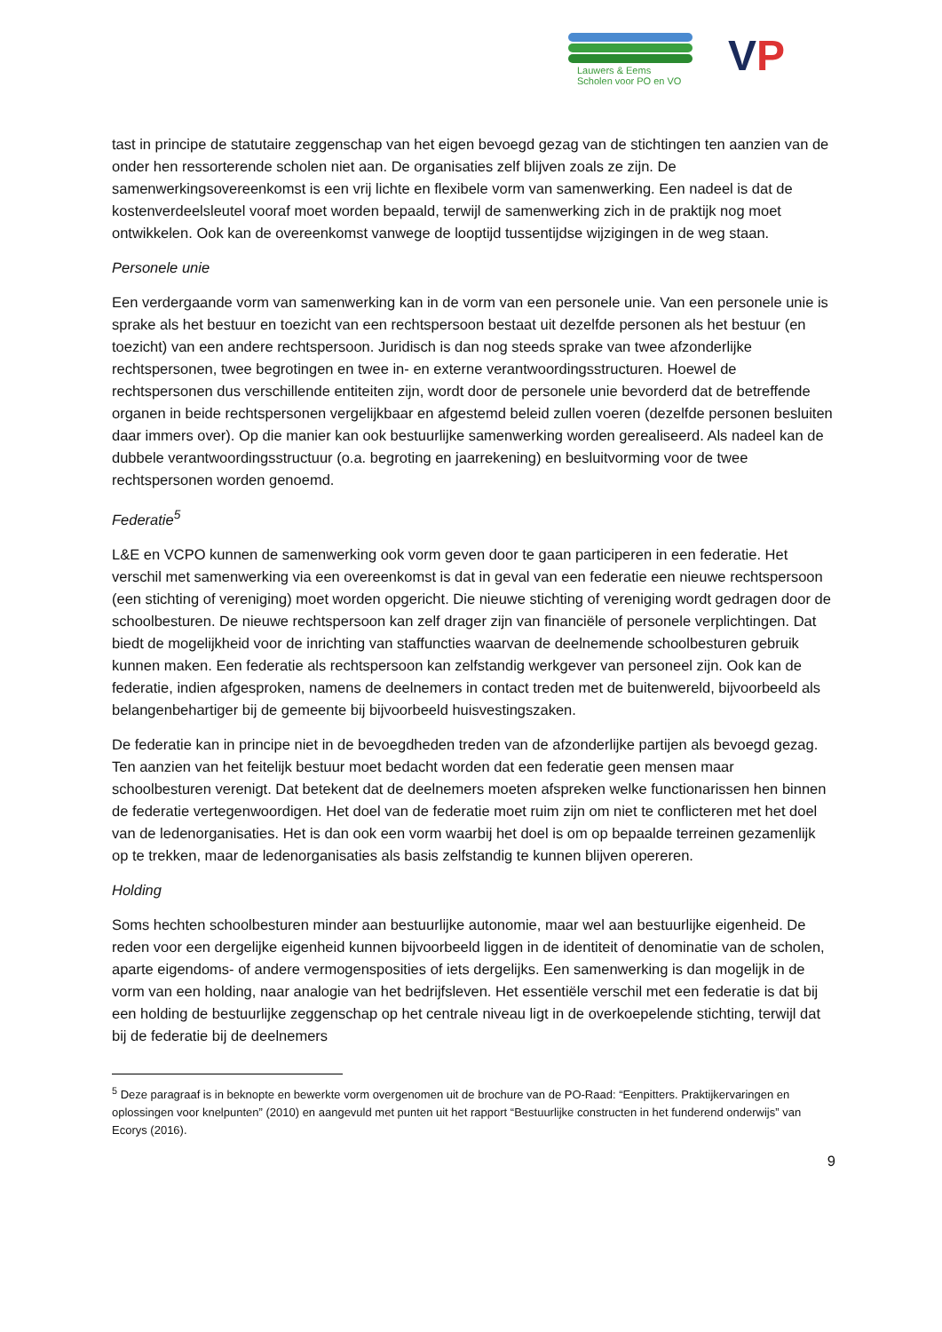Lauwers & Eems
Scholen voor PO en VO
VP
tast in principe de statutaire zeggenschap van het eigen bevoegd gezag van de stichtingen ten aanzien van de onder hen ressorterende scholen niet aan. De organisaties zelf blijven zoals ze zijn. De samenwerkingsovereenkomst is een vrij lichte en flexibele vorm van samenwerking. Een nadeel is dat de kostenverdeelsleutel vooraf moet worden bepaald, terwijl de samenwerking zich in de praktijk nog moet ontwikkelen. Ook kan de overeenkomst vanwege de looptijd tussentijdse wijzigingen in de weg staan.
Personele unie
Een verdergaande vorm van samenwerking kan in de vorm van een personele unie. Van een personele unie is sprake als het bestuur en toezicht van een rechtspersoon bestaat uit dezelfde personen als het bestuur (en toezicht) van een andere rechtspersoon. Juridisch is dan nog steeds sprake van twee afzonderlijke rechtspersonen, twee begrotingen en twee in- en externe verantwoordingsstructuren. Hoewel de rechtspersonen dus verschillende entiteiten zijn, wordt door de personele unie bevorderd dat de betreffende organen in beide rechtspersonen vergelijkbaar en afgestemd beleid zullen voeren (dezelfde personen besluiten daar immers over). Op die manier kan ook bestuurlijke samenwerking worden gerealiseerd. Als nadeel kan de dubbele verantwoordingsstructuur (o.a. begroting en jaarrekening) en besluitvorming voor de twee rechtspersonen worden genoemd.
Federatie<sup>5</sup>
L&E en VCPO kunnen de samenwerking ook vorm geven door te gaan participeren in een federatie. Het verschil met samenwerking via een overeenkomst is dat in geval van een federatie een nieuwe rechtspersoon (een stichting of vereniging) moet worden opgericht. Die nieuwe stichting of vereniging wordt gedragen door de schoolbesturen. De nieuwe rechtspersoon kan zelf drager zijn van financiële of personele verplichtingen. Dat biedt de mogelijkheid voor de inrichting van staffuncties waarvan de deelnemende schoolbesturen gebruik kunnen maken. Een federatie als rechtspersoon kan zelfstandig werkgever van personeel zijn. Ook kan de federatie, indien afgesproken, namens de deelnemers in contact treden met de buitenwereld, bijvoorbeeld als belangenbehartiger bij de gemeente bij bijvoorbeeld huisvestingszaken.
De federatie kan in principe niet in de bevoegdheden treden van de afzonderlijke partijen als bevoegd gezag. Ten aanzien van het feitelijk bestuur moet bedacht worden dat een federatie geen mensen maar schoolbesturen verenigt. Dat betekent dat de deelnemers moeten afspreken welke functionarissen hen binnen de federatie vertegenwoordigen. Het doel van de federatie moet ruim zijn om niet te conflicteren met het doel van de ledenorganisaties. Het is dan ook een vorm waarbij het doel is om op bepaalde terreinen gezamenlijk op te trekken, maar de ledenorganisaties als basis zelfstandig te kunnen blijven opereren.
Holding
Soms hechten schoolbesturen minder aan bestuurlijke autonomie, maar wel aan bestuurlijke eigenheid. De reden voor een dergelijke eigenheid kunnen bijvoorbeeld liggen in de identiteit of denominatie van de scholen, aparte eigendoms- of andere vermogensposities of iets dergelijks. Een samenwerking is dan mogelijk in de vorm van een holding, naar analogie van het bedrijfsleven. Het essentiële verschil met een federatie is dat bij een holding de bestuurlijke zeggenschap op het centrale niveau ligt in de overkoepelende stichting, terwijl dat bij de federatie bij de deelnemers
<sup>5</sup> Deze paragraaf is in beknopte en bewerkte vorm overgenomen uit de brochure van de PO-Raad: “Eenpitters. Praktijkervaringen en oplossingen voor knelpunten” (2010) en aangevuld met punten uit het rapport “Bestuurlijke constructen in het funderend onderwijs” van Ecorys (2016).
9